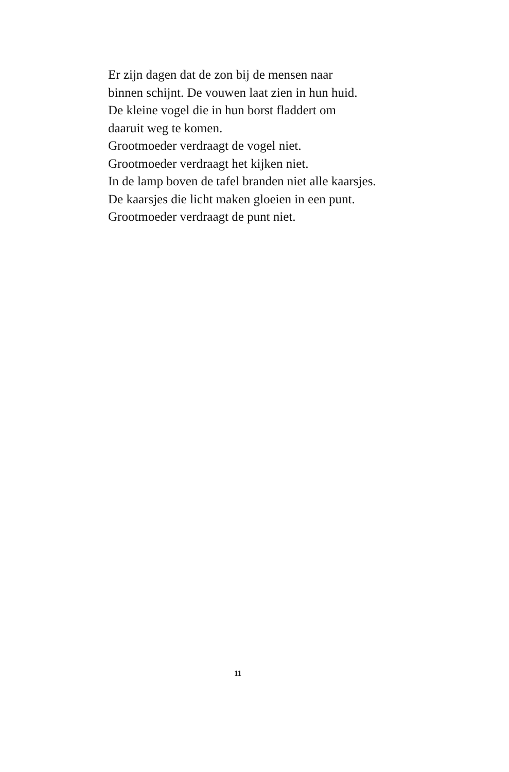Er zijn dagen dat de zon bij de mensen naar
binnen schijnt. De vouwen laat zien in hun huid.
De kleine vogel die in hun borst fladdert om
daaruit weg te komen.
Grootmoeder verdraagt de vogel niet.
Grootmoeder verdraagt het kijken niet.
In de lamp boven de tafel branden niet alle kaarsjes.
De kaarsjes die licht maken gloeien in een punt.
Grootmoeder verdraagt de punt niet.
11